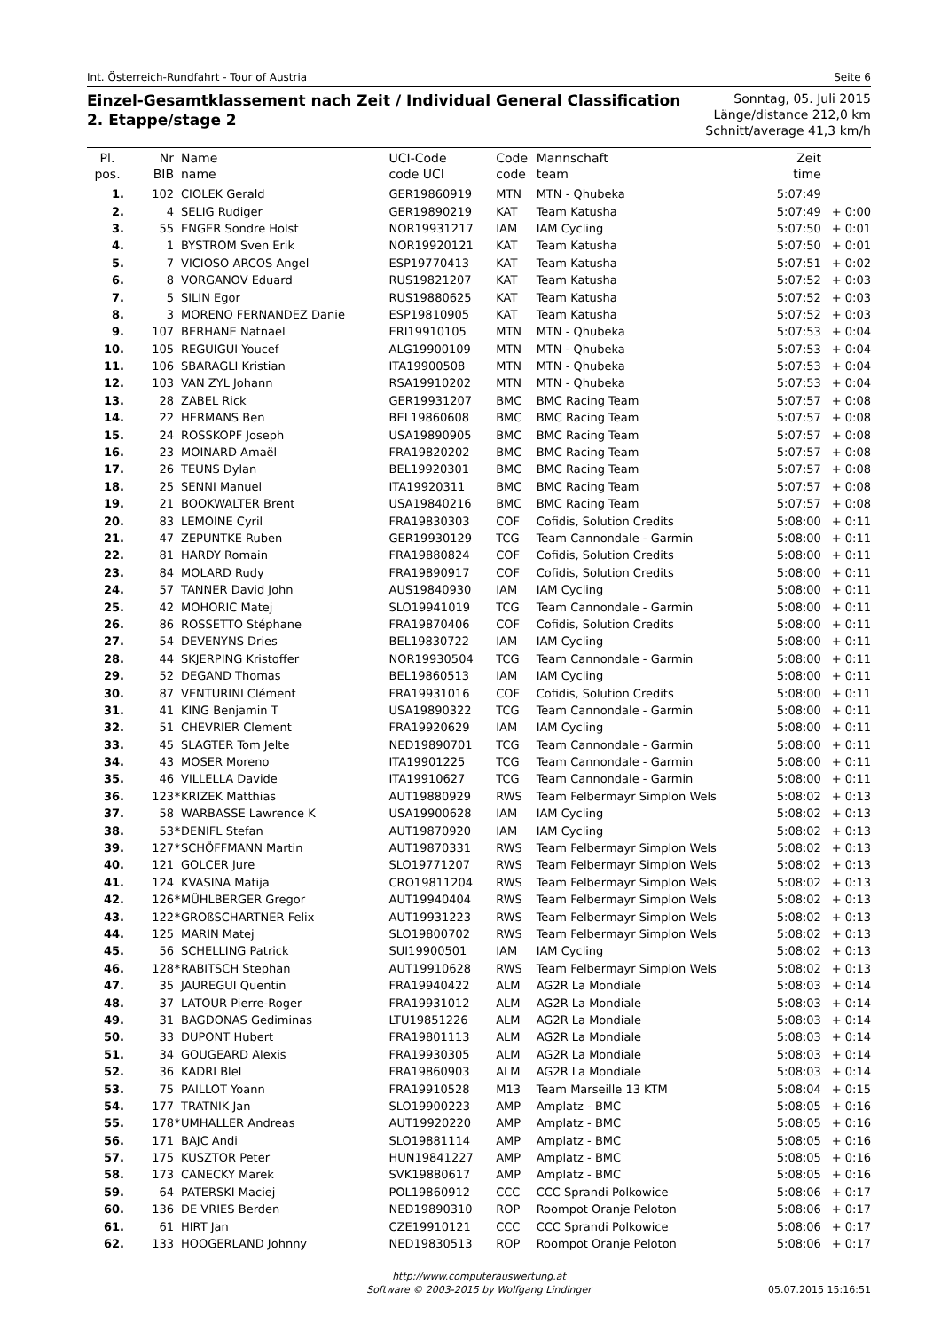Int. Österreich-Rundfahrt - Tour of Austria Seite 6
Einzel-Gesamtklassement nach Zeit / Individual General Classification
2. Etappe/stage 2
Sonntag, 05. Juli 2015
Länge/distance 212,0 km
Schnitt/average 41,3 km/h
| Pl. pos. | Nr BIB | | Name name | UCI-Code code UCI | Code code | Mannschaft team | Zeit time | |
| --- | --- | --- | --- | --- | --- | --- | --- | --- |
| 1. | 102 | | CIOLEK Gerald | GER19860919 | MTN | MTN - Qhubeka | 5:07:49 | |
| 2. | 4 | | SELIG Rudiger | GER19890219 | KAT | Team Katusha | 5:07:49 | + 0:00 |
| 3. | 55 | | ENGER Sondre Holst | NOR19931217 | IAM | IAM Cycling | 5:07:50 | + 0:01 |
| 4. | 1 | | BYSTROM Sven Erik | NOR19920121 | KAT | Team Katusha | 5:07:50 | + 0:01 |
| 5. | 7 | | VICIOSO ARCOS Angel | ESP19770413 | KAT | Team Katusha | 5:07:51 | + 0:02 |
| 6. | 8 | | VORGANOV Eduard | RUS19821207 | KAT | Team Katusha | 5:07:52 | + 0:03 |
| 7. | 5 | | SILIN Egor | RUS19880625 | KAT | Team Katusha | 5:07:52 | + 0:03 |
| 8. | 3 | | MORENO FERNANDEZ Danie | ESP19810905 | KAT | Team Katusha | 5:07:52 | + 0:03 |
| 9. | 107 | | BERHANE Natnael | ERI19910105 | MTN | MTN - Qhubeka | 5:07:53 | + 0:04 |
| 10. | 105 | | REGUIGUI Youcef | ALG19900109 | MTN | MTN - Qhubeka | 5:07:53 | + 0:04 |
| 11. | 106 | | SBARAGLI Kristian | ITA19900508 | MTN | MTN - Qhubeka | 5:07:53 | + 0:04 |
| 12. | 103 | | VAN ZYL Johann | RSA19910202 | MTN | MTN - Qhubeka | 5:07:53 | + 0:04 |
| 13. | 28 | | ZABEL Rick | GER19931207 | BMC | BMC Racing Team | 5:07:57 | + 0:08 |
| 14. | 22 | | HERMANS Ben | BEL19860608 | BMC | BMC Racing Team | 5:07:57 | + 0:08 |
| 15. | 24 | | ROSSKOPF Joseph | USA19890905 | BMC | BMC Racing Team | 5:07:57 | + 0:08 |
| 16. | 23 | | MOINARD Amaël | FRA19820202 | BMC | BMC Racing Team | 5:07:57 | + 0:08 |
| 17. | 26 | | TEUNS Dylan | BEL19920301 | BMC | BMC Racing Team | 5:07:57 | + 0:08 |
| 18. | 25 | | SENNI Manuel | ITA19920311 | BMC | BMC Racing Team | 5:07:57 | + 0:08 |
| 19. | 21 | | BOOKWALTER Brent | USA19840216 | BMC | BMC Racing Team | 5:07:57 | + 0:08 |
| 20. | 83 | | LEMOINE Cyril | FRA19830303 | COF | Cofidis, Solution Credits | 5:08:00 | + 0:11 |
| 21. | 47 | | ZEPUNTKE Ruben | GER19930129 | TCG | Team Cannondale - Garmin | 5:08:00 | + 0:11 |
| 22. | 81 | | HARDY Romain | FRA19880824 | COF | Cofidis, Solution Credits | 5:08:00 | + 0:11 |
| 23. | 84 | | MOLARD Rudy | FRA19890917 | COF | Cofidis, Solution Credits | 5:08:00 | + 0:11 |
| 24. | 57 | | TANNER David John | AUS19840930 | IAM | IAM Cycling | 5:08:00 | + 0:11 |
| 25. | 42 | | MOHORIC Matej | SLO19941019 | TCG | Team Cannondale - Garmin | 5:08:00 | + 0:11 |
| 26. | 86 | | ROSSETTO Stéphane | FRA19870406 | COF | Cofidis, Solution Credits | 5:08:00 | + 0:11 |
| 27. | 54 | | DEVENYNS Dries | BEL19830722 | IAM | IAM Cycling | 5:08:00 | + 0:11 |
| 28. | 44 | | SKJERPING Kristoffer | NOR19930504 | TCG | Team Cannondale - Garmin | 5:08:00 | + 0:11 |
| 29. | 52 | | DEGAND Thomas | BEL19860513 | IAM | IAM Cycling | 5:08:00 | + 0:11 |
| 30. | 87 | | VENTURINI Clément | FRA19931016 | COF | Cofidis, Solution Credits | 5:08:00 | + 0:11 |
| 31. | 41 | | KING Benjamin T | USA19890322 | TCG | Team Cannondale - Garmin | 5:08:00 | + 0:11 |
| 32. | 51 | | CHEVRIER Clement | FRA19920629 | IAM | IAM Cycling | 5:08:00 | + 0:11 |
| 33. | 45 | | SLAGTER Tom Jelte | NED19890701 | TCG | Team Cannondale - Garmin | 5:08:00 | + 0:11 |
| 34. | 43 | | MOSER Moreno | ITA19901225 | TCG | Team Cannondale - Garmin | 5:08:00 | + 0:11 |
| 35. | 46 | | VILLELLA Davide | ITA19910627 | TCG | Team Cannondale - Garmin | 5:08:00 | + 0:11 |
| 36. | 123 | * | KRIZEK Matthias | AUT19880929 | RWS | Team Felbermayr Simplon Wels | 5:08:02 | + 0:13 |
| 37. | 58 | | WARBASSE Lawrence K | USA19900628 | IAM | IAM Cycling | 5:08:02 | + 0:13 |
| 38. | 53 | * | DENIFL Stefan | AUT19870920 | IAM | IAM Cycling | 5:08:02 | + 0:13 |
| 39. | 127 | * | SCHÖFFMANN Martin | AUT19870331 | RWS | Team Felbermayr Simplon Wels | 5:08:02 | + 0:13 |
| 40. | 121 | | GOLCER Jure | SLO19771207 | RWS | Team Felbermayr Simplon Wels | 5:08:02 | + 0:13 |
| 41. | 124 | | KVASINA Matija | CRO19811204 | RWS | Team Felbermayr Simplon Wels | 5:08:02 | + 0:13 |
| 42. | 126 | * | MÜHLBERGER Gregor | AUT19940404 | RWS | Team Felbermayr Simplon Wels | 5:08:02 | + 0:13 |
| 43. | 122 | * | GROßSCHARTNER Felix | AUT19931223 | RWS | Team Felbermayr Simplon Wels | 5:08:02 | + 0:13 |
| 44. | 125 | | MARIN Matej | SLO19800702 | RWS | Team Felbermayr Simplon Wels | 5:08:02 | + 0:13 |
| 45. | 56 | | SCHELLING Patrick | SUI19900501 | IAM | IAM Cycling | 5:08:02 | + 0:13 |
| 46. | 128 | * | RABITSCH Stephan | AUT19910628 | RWS | Team Felbermayr Simplon Wels | 5:08:02 | + 0:13 |
| 47. | 35 | | JAUREGUI Quentin | FRA19940422 | ALM | AG2R La Mondiale | 5:08:03 | + 0:14 |
| 48. | 37 | | LATOUR Pierre-Roger | FRA19931012 | ALM | AG2R La Mondiale | 5:08:03 | + 0:14 |
| 49. | 31 | | BAGDONAS Gediminas | LTU19851226 | ALM | AG2R La Mondiale | 5:08:03 | + 0:14 |
| 50. | 33 | | DUPONT Hubert | FRA19801113 | ALM | AG2R La Mondiale | 5:08:03 | + 0:14 |
| 51. | 34 | | GOUGEARD Alexis | FRA19930305 | ALM | AG2R La Mondiale | 5:08:03 | + 0:14 |
| 52. | 36 | | KADRI Blel | FRA19860903 | ALM | AG2R La Mondiale | 5:08:03 | + 0:14 |
| 53. | 75 | | PAILLOT Yoann | FRA19910528 | M13 | Team Marseille 13 KTM | 5:08:04 | + 0:15 |
| 54. | 177 | | TRATNIK Jan | SLO19900223 | AMP | Amplatz - BMC | 5:08:05 | + 0:16 |
| 55. | 178 | * | UMHALLER Andreas | AUT19920220 | AMP | Amplatz - BMC | 5:08:05 | + 0:16 |
| 56. | 171 | | BAJC Andi | SLO19881114 | AMP | Amplatz - BMC | 5:08:05 | + 0:16 |
| 57. | 175 | | KUSZTOR Peter | HUN19841227 | AMP | Amplatz - BMC | 5:08:05 | + 0:16 |
| 58. | 173 | | CANECKY Marek | SVK19880617 | AMP | Amplatz - BMC | 5:08:05 | + 0:16 |
| 59. | 64 | | PATERSKI Maciej | POL19860912 | CCC | CCC Sprandi Polkowice | 5:08:06 | + 0:17 |
| 60. | 136 | | DE VRIES Berden | NED19890310 | ROP | Roompot Oranje Peloton | 5:08:06 | + 0:17 |
| 61. | 61 | | HIRT Jan | CZE19910121 | CCC | CCC Sprandi Polkowice | 5:08:06 | + 0:17 |
| 62. | 133 | | HOOGERLAND Johnny | NED19830513 | ROP | Roompot Oranje Peloton | 5:08:06 | + 0:17 |
http://www.computerauswertung.at
Software © 2003-2015 by Wolfgang Lindinger
05.07.2015 15:16:51